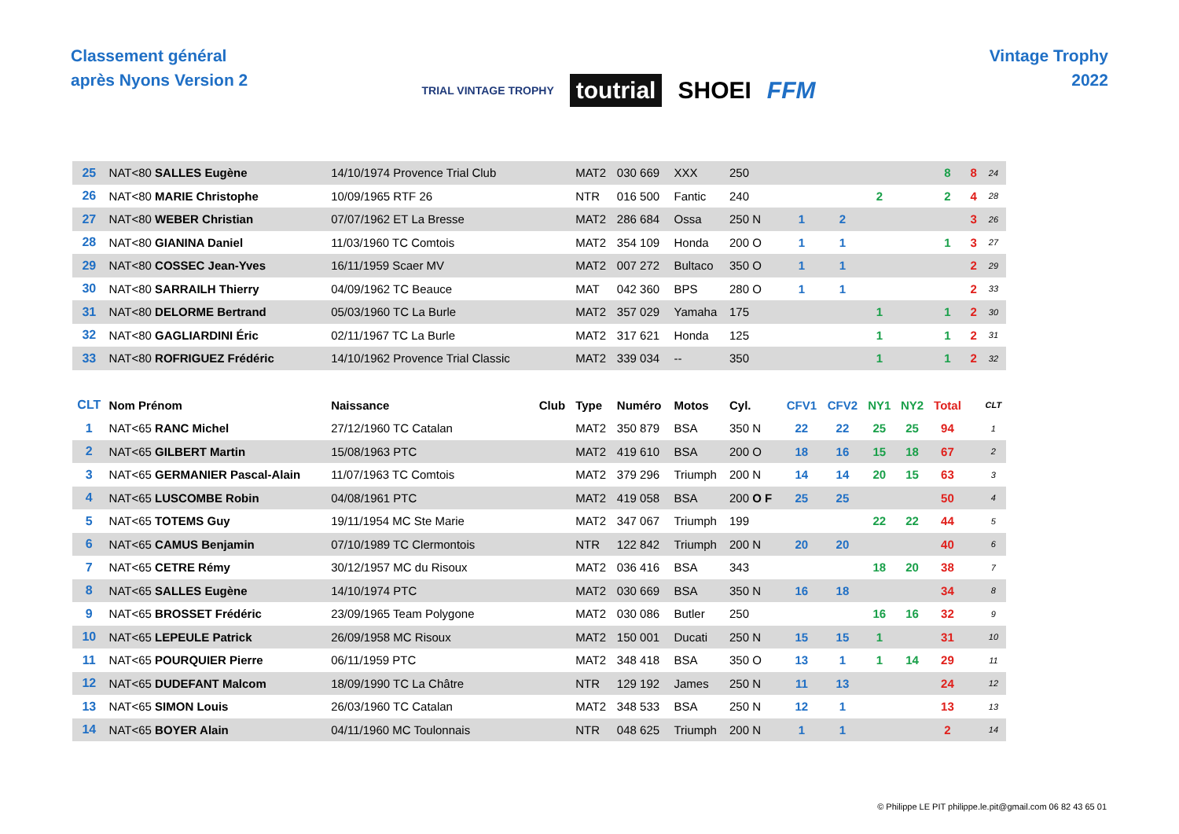Classement général
après Nyons Version 2
TRIAL VINTAGE TROPHY toutrial SHOEI FFM
Vintage Trophy
2022
| 25 | NAT<80 SALLES Eugène | 14/10/1974 Provence Trial Club | | MAT2 | 030 669 | XXX | 250 | | | | | 8 | 8 | 24 |
| 26 | NAT<80 MARIE Christophe | 10/09/1965 RTF 26 | | NTR | 016 500 | Fantic | 240 | | | 2 | | 2 | 4 | 28 |
| 27 | NAT<80 WEBER Christian | 07/07/1962 ET La Bresse | | MAT2 | 286 684 | Ossa | 250 N | 1 | 2 | | | | 3 | 26 |
| 28 | NAT<80 GIANINA Daniel | 11/03/1960 TC Comtois | | MAT2 | 354 109 | Honda | 200 O | 1 | 1 | | | 1 | 3 | 27 |
| 29 | NAT<80 COSSEC Jean-Yves | 16/11/1959 Scaer MV | | MAT2 | 007 272 | Bultaco | 350 O | 1 | 1 | | | | 2 | 29 |
| 30 | NAT<80 SARRAILH Thierry | 04/09/1962 TC Beauce | | MAT | 042 360 | BPS | 280 O | 1 | 1 | | | | 2 | 33 |
| 31 | NAT<80 DELORME Bertrand | 05/03/1960 TC La Burle | | MAT2 | 357 029 | Yamaha | 175 | | | 1 | | 1 | 2 | 30 |
| 32 | NAT<80 GAGLIARDINI Éric | 02/11/1967 TC La Burle | | MAT2 | 317 621 | Honda | 125 | | | 1 | | 1 | 2 | 31 |
| 33 | NAT<80 ROFRIGUEZ Frédéric | 14/10/1962 Provence Trial Classic | | MAT2 | 339 034 | -- | 350 | | | 1 | | 1 | 2 | 32 |
| CLT | Nom Prénom | Naissance | Club | Type | Numéro | Motos | Cyl. | CFV1 | CFV2 | NY1 | NY2 | Total | | CLT |
| 1 | NAT<65 RANC Michel | 27/12/1960 TC Catalan | | MAT2 | 350 879 | BSA | 350 N | 22 | 22 | 25 | 25 | 94 | | 1 |
| 2 | NAT<65 GILBERT Martin | 15/08/1963 PTC | | MAT2 | 419 610 | BSA | 200 O | 18 | 16 | 15 | 18 | 67 | | 2 |
| 3 | NAT<65 GERMANIER Pascal-Alain | 11/07/1963 TC Comtois | | MAT2 | 379 296 | Triumph | 200 N | 14 | 14 | 20 | 15 | 63 | | 3 |
| 4 | NAT<65 LUSCOMBE Robin | 04/08/1961 PTC | | MAT2 | 419 058 | BSA | 200 O F | 25 | 25 | | | 50 | | 4 |
| 5 | NAT<65 TOTEMS Guy | 19/11/1954 MC Ste Marie | | MAT2 | 347 067 | Triumph | 199 | | | 22 | 22 | 44 | | 5 |
| 6 | NAT<65 CAMUS Benjamin | 07/10/1989 TC Clermontois | | NTR | 122 842 | Triumph | 200 N | 20 | 20 | | | 40 | | 6 |
| 7 | NAT<65 CETRE Rémy | 30/12/1957 MC du Risoux | | MAT2 | 036 416 | BSA | 343 | | | 18 | 20 | 38 | | 7 |
| 8 | NAT<65 SALLES Eugène | 14/10/1974 PTC | | MAT2 | 030 669 | BSA | 350 N | 16 | 18 | | | 34 | | 8 |
| 9 | NAT<65 BROSSET Frédéric | 23/09/1965 Team Polygone | | MAT2 | 030 086 | Butler | 250 | | | 16 | 16 | 32 | | 9 |
| 10 | NAT<65 LEPEULE Patrick | 26/09/1958 MC Risoux | | MAT2 | 150 001 | Ducati | 250 N | 15 | 15 | 1 | | 31 | | 10 |
| 11 | NAT<65 POURQUIER Pierre | 06/11/1959 PTC | | MAT2 | 348 418 | BSA | 350 O | 13 | 1 | 1 | 14 | 29 | | 11 |
| 12 | NAT<65 DUDEFANT Malcom | 18/09/1990 TC La Châtre | | NTR | 129 192 | James | 250 N | 11 | 13 | | | 24 | | 12 |
| 13 | NAT<65 SIMON Louis | 26/03/1960 TC Catalan | | MAT2 | 348 533 | BSA | 250 N | 12 | 1 | | | 13 | | 13 |
| 14 | NAT<65 BOYER Alain | 04/11/1960 MC Toulonnais | | NTR | 048 625 | Triumph | 200 N | 1 | 1 | | | 2 | | 14 |
© Philippe LE PIT philippe.le.pit@gmail.com 06 82 43 65 01